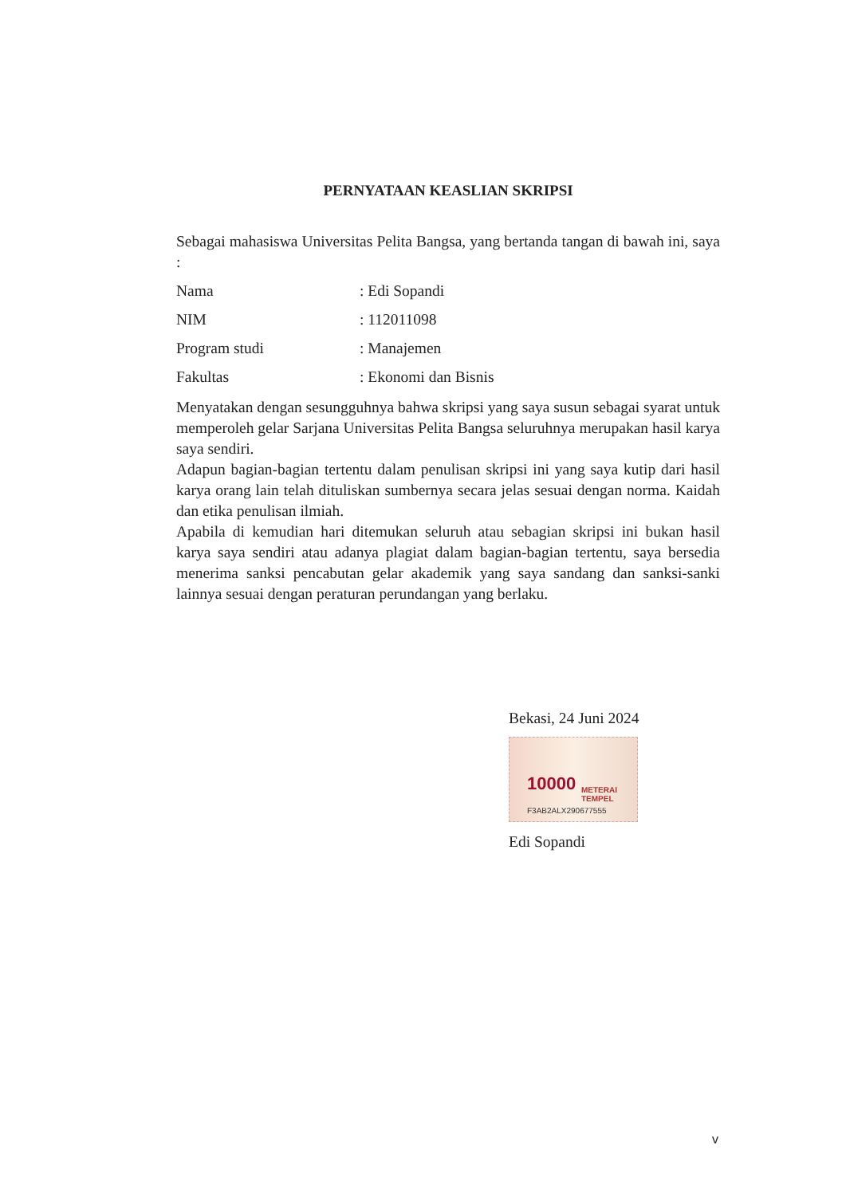PERNYATAAN KEASLIAN SKRIPSI
Sebagai mahasiswa Universitas Pelita Bangsa, yang bertanda tangan di bawah ini, saya :
Nama: Edi Sopandi
NIM: 112011098
Program studi: Manajemen
Fakultas: Ekonomi dan Bisnis
Menyatakan dengan sesungguhnya bahwa skripsi yang saya susun sebagai syarat untuk memperoleh gelar Sarjana Universitas Pelita Bangsa seluruhnya merupakan hasil karya saya sendiri.
Adapun bagian-bagian tertentu dalam penulisan skripsi ini yang saya kutip dari hasil karya orang lain telah dituliskan sumbernya secara jelas sesuai dengan norma. Kaidah dan etika penulisan ilmiah.
Apabila di kemudian hari ditemukan seluruh atau sebagian skripsi ini bukan hasil karya saya sendiri atau adanya plagiat dalam bagian-bagian tertentu, saya bersedia menerima sanksi pencabutan gelar akademik yang saya sandang dan sanksi-sanki lainnya sesuai dengan peraturan perundangan yang berlaku.
Bekasi, 24 Juni 2024
10000 METERAI TEMPEL
F3AB2ALX290677555
Edi Sopandi
v